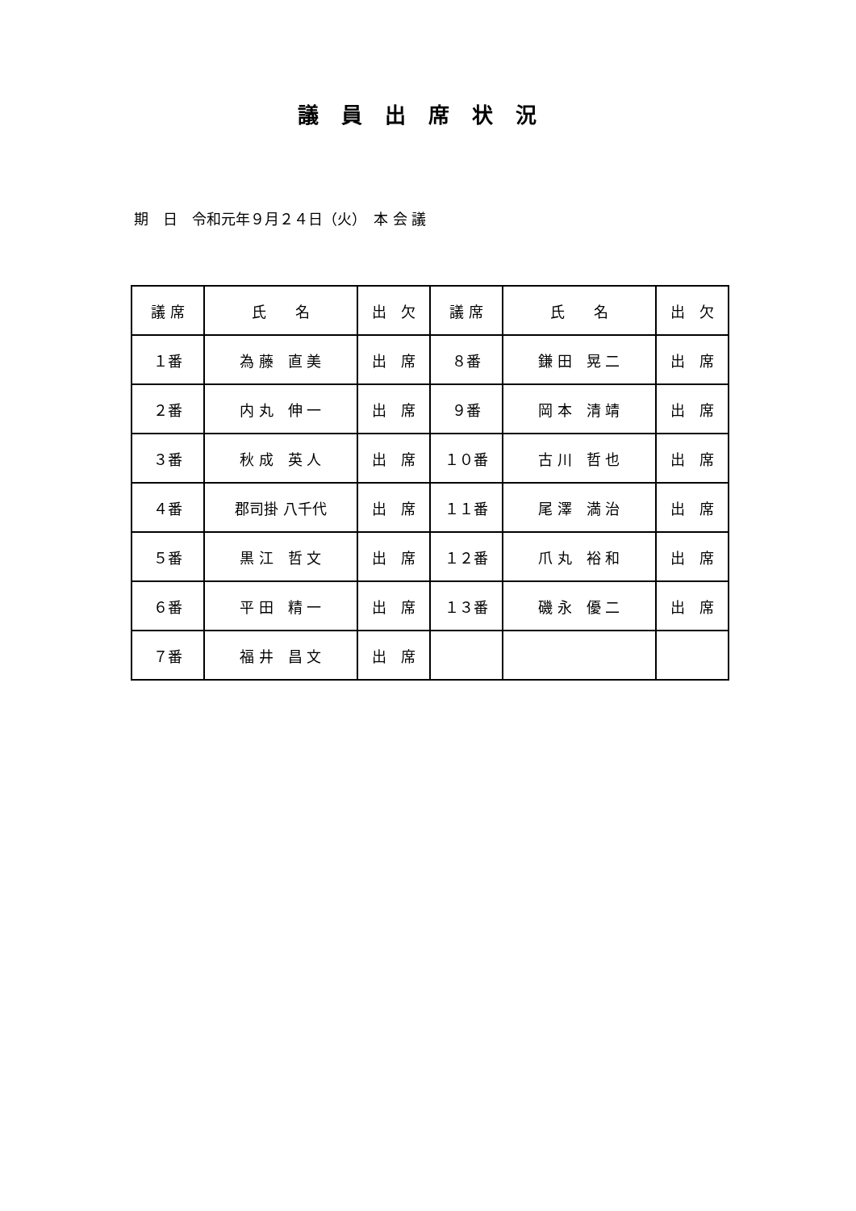議員出席状況
期　日　令和元年９月２４日（火）　本 会 議
| 議 席 | 氏 名 | 出 欠 | 議 席 | 氏 名 | 出 欠 |
| --- | --- | --- | --- | --- | --- |
| １番 | 為 藤 直 美 | 出 席 | ８番 | 鎌 田 晃 二 | 出 席 |
| ２番 | 内 丸 伸 一 | 出 席 | ９番 | 岡 本 清 靖 | 出 席 |
| ３番 | 秋 成 英 人 | 出 席 | １０番 | 古 川 哲 也 | 出 席 |
| ４番 | 郡司掛 八千代 | 出 席 | １１番 | 尾 澤 満 治 | 出 席 |
| ５番 | 黒 江 哲 文 | 出 席 | １２番 | 爪 丸 裕 和 | 出 席 |
| ６番 | 平 田 精 一 | 出 席 | １３番 | 磯 永 優 二 | 出 席 |
| ７番 | 福 井 昌 文 | 出 席 | | | |